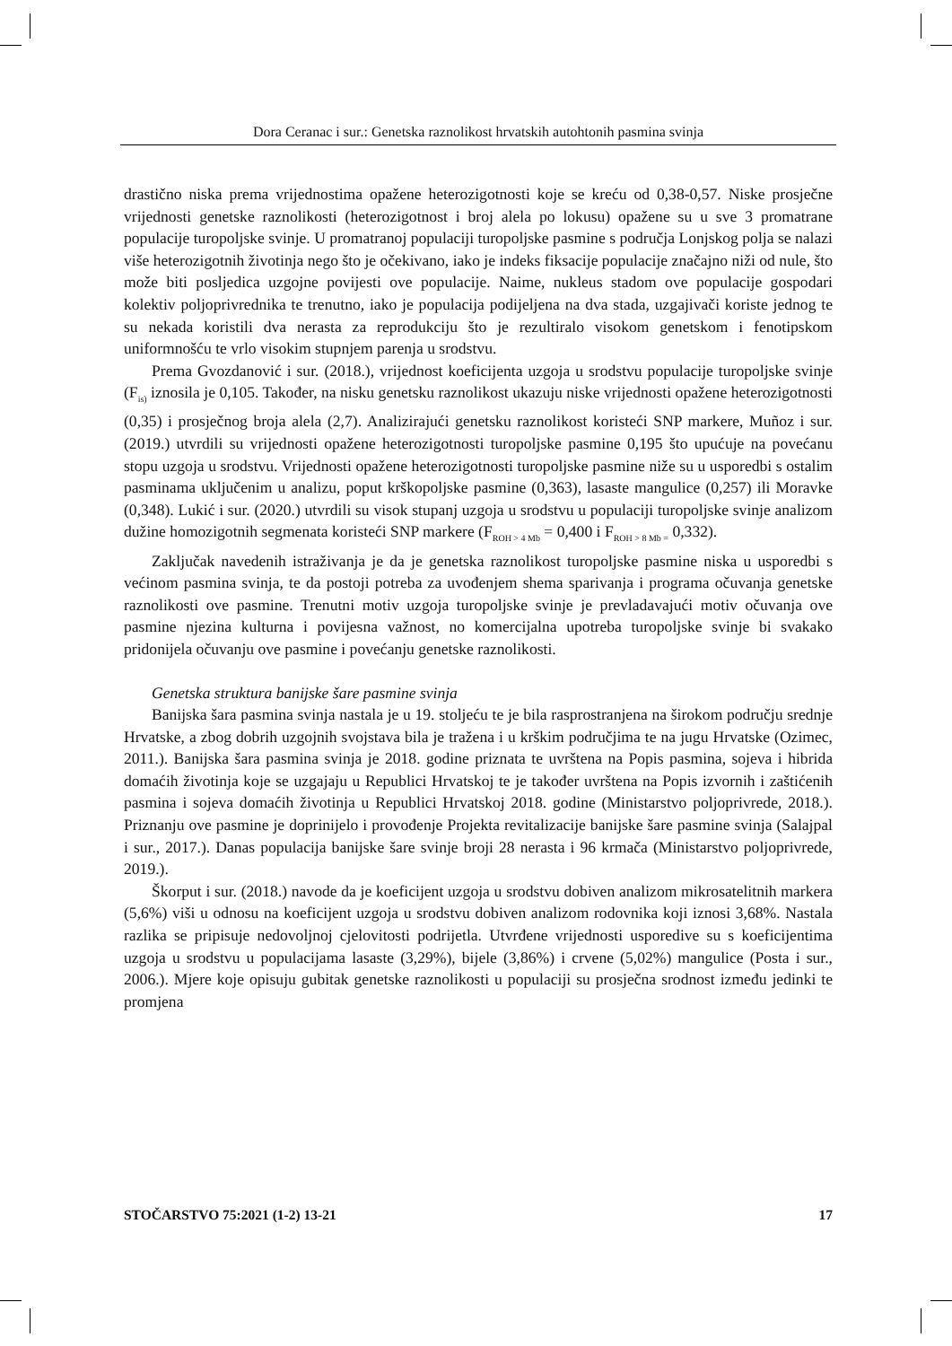Dora Ceranac i sur.: Genetska raznolikost hrvatskih autohtonih pasmina svinja
drastično niska prema vrijednostima opažene heterozigotnosti koje se kreću od 0,38-0,57. Niske prosječne vrijednosti genetske raznolikosti (heterozigotnost i broj alela po lokusu) opažene su u sve 3 promatrane populacije turopoljske svinje. U promatranoj populaciji turopoljske pasmine s područja Lonjskog polja se nalazi više heterozigotnih životinja nego što je očekivano, iako je indeks fiksacije populacije značajno niži od nule, što može biti posljedica uzgojne povijesti ove populacije. Naime, nukleus stadom ove populacije gospodari kolektiv poljoprivrednika te trenutno, iako je populacija podijeljena na dva stada, uzgajivači koriste jednog te su nekada koristili dva nerasta za reprodukciju što je rezultiralo visokom genetskom i fenotipskom uniformnošću te vrlo visokim stupnjem parenja u srodstvu.
Prema Gvozdanović i sur. (2018.), vrijednost koeficijenta uzgoja u srodstvu populacije turopoljske svinje (F<sub>is)</sub> iznosila je 0,105. Također, na nisku genetsku raznolikost ukazuju niske vrijednosti opažene heterozigotnosti (0,35) i prosječnog broja alela (2,7). Analizirajući genetsku raznolikost koristeći SNP markere, Muñoz i sur. (2019.) utvrdili su vrijednosti opažene heterozigotnosti turopoljske pasmine 0,195 što upućuje na povećanu stopu uzgoja u srodstvu. Vrijednosti opažene heterozigotnosti turopoljske pasmine niže su u usporedbi s ostalim pasminama uključenim u analizu, poput krškopoljske pasmine (0,363), lasaste mangulice (0,257) ili Moravke (0,348). Lukić i sur. (2020.) utvrdili su visok stupanj uzgoja u srodstvu u populaciji turopoljske svinje analizom dužine homozigotnih segmenata koristeći SNP markere (F<sub>ROH > 4 Mb</sub> = 0,400 i F<sub>ROH > 8 Mb =</sub> 0,332).
Zaključak navedenih istraživanja je da je genetska raznolikost turopoljske pasmine niska u usporedbi s većinom pasmina svinja, te da postoji potreba za uvođenjem shema sparivanja i programa očuvanja genetske raznolikosti ove pasmine. Trenutni motiv uzgoja turopoljske svinje je prevladavajući motiv očuvanja ove pasmine njezina kulturna i povijesna važnost, no komercijalna upotreba turopoljske svinje bi svakako pridonijela očuvanju ove pasmine i povećanju genetske raznolikosti.
Genetska struktura banijske šare pasmine svinja
Banijska šara pasmina svinja nastala je u 19. stoljeću te je bila rasprostranjena na širokom području srednje Hrvatske, a zbog dobrih uzgojnih svojstava bila je tražena i u krškim područjima te na jugu Hrvatske (Ozimec, 2011.). Banijska šara pasmina svinja je 2018. godine priznata te uvrštena na Popis pasmina, sojeva i hibrida domaćih životinja koje se uzgajaju u Republici Hrvatskoj te je također uvrštena na Popis izvornih i zaštićenih pasmina i sojeva domaćih životinja u Republici Hrvatskoj 2018. godine (Ministarstvo poljoprivrede, 2018.). Priznanju ove pasmine je doprinijelo i provođenje Projekta revitalizacije banijske šare pasmine svinja (Salajpal i sur., 2017.). Danas populacija banijske šare svinje broji 28 nerasta i 96 krmača (Ministarstvo poljoprivrede, 2019.).
Škorput i sur. (2018.) navode da je koeficijent uzgoja u srodstvu dobiven analizom mikrosatelitnih markera (5,6%) viši u odnosu na koeficijent uzgoja u srodstvu dobiven analizom rodovnika koji iznosi 3,68%. Nastala razlika se pripisuje nedovoljnoj cjelovitosti podrijetla. Utvrđene vrijednosti usporedive su s koeficijentima uzgoja u srodstvu u populacijama lasaste (3,29%), bijele (3,86%) i crvene (5,02%) mangulice (Posta i sur., 2006.). Mjere koje opisuju gubitak genetske raznolikosti u populaciji su prosječna srodnost između jedinki te promjena
STOČARSTVO 75:2021 (1-2) 13-21 17